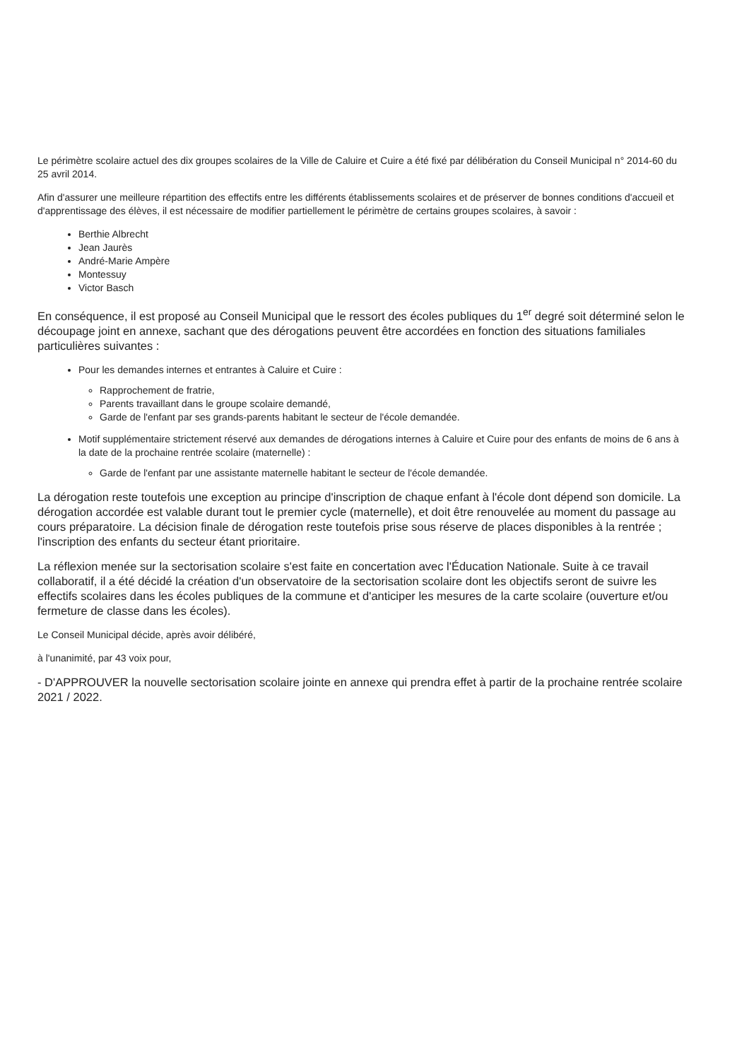Le périmètre scolaire actuel des dix groupes scolaires de la Ville de Caluire et Cuire a été fixé par délibération du Conseil Municipal n° 2014-60 du 25 avril 2014.
Afin d'assurer une meilleure répartition des effectifs entre les différents établissements scolaires et de préserver de bonnes conditions d'accueil et d'apprentissage des élèves, il est nécessaire de modifier partiellement le périmètre de certains groupes scolaires, à savoir :
Berthie Albrecht
Jean Jaurès
André-Marie Ampère
Montessuy
Victor Basch
En conséquence, il est proposé au Conseil Municipal que le ressort des écoles publiques du 1<sup>er</sup> degré soit déterminé selon le découpage joint en annexe, sachant que des dérogations peuvent être accordées en fonction des situations familiales particulières suivantes :
Pour les demandes internes et entrantes à Caluire et Cuire :
Rapprochement de fratrie,
Parents travaillant dans le groupe scolaire demandé,
Garde de l'enfant par ses grands-parents habitant le secteur de l'école demandée.
Motif supplémentaire strictement réservé aux demandes de dérogations internes à Caluire et Cuire pour des enfants de moins de 6 ans à la date de la prochaine rentrée scolaire (maternelle) :
Garde de l'enfant par une assistante maternelle habitant le secteur de l'école demandée.
La dérogation reste toutefois une exception au principe d'inscription de chaque enfant à l'école dont dépend son domicile. La dérogation accordée est valable durant tout le premier cycle (maternelle), et doit être renouvelée au moment du passage au cours préparatoire. La décision finale de dérogation reste toutefois prise sous réserve de places disponibles à la rentrée ; l'inscription des enfants du secteur étant prioritaire.
La réflexion menée sur la sectorisation scolaire s'est faite en concertation avec l'Éducation Nationale. Suite à ce travail collaboratif, il a été décidé la création d'un observatoire de la sectorisation scolaire dont les objectifs seront de suivre les effectifs scolaires dans les écoles publiques de la commune et d'anticiper les mesures de la carte scolaire (ouverture et/ou fermeture de classe dans les écoles).
Le Conseil Municipal décide, après avoir délibéré,
à l'unanimité, par 43 voix pour,
- D'APPROUVER la nouvelle sectorisation scolaire jointe en annexe qui prendra effet à partir de la prochaine rentrée scolaire 2021 / 2022.